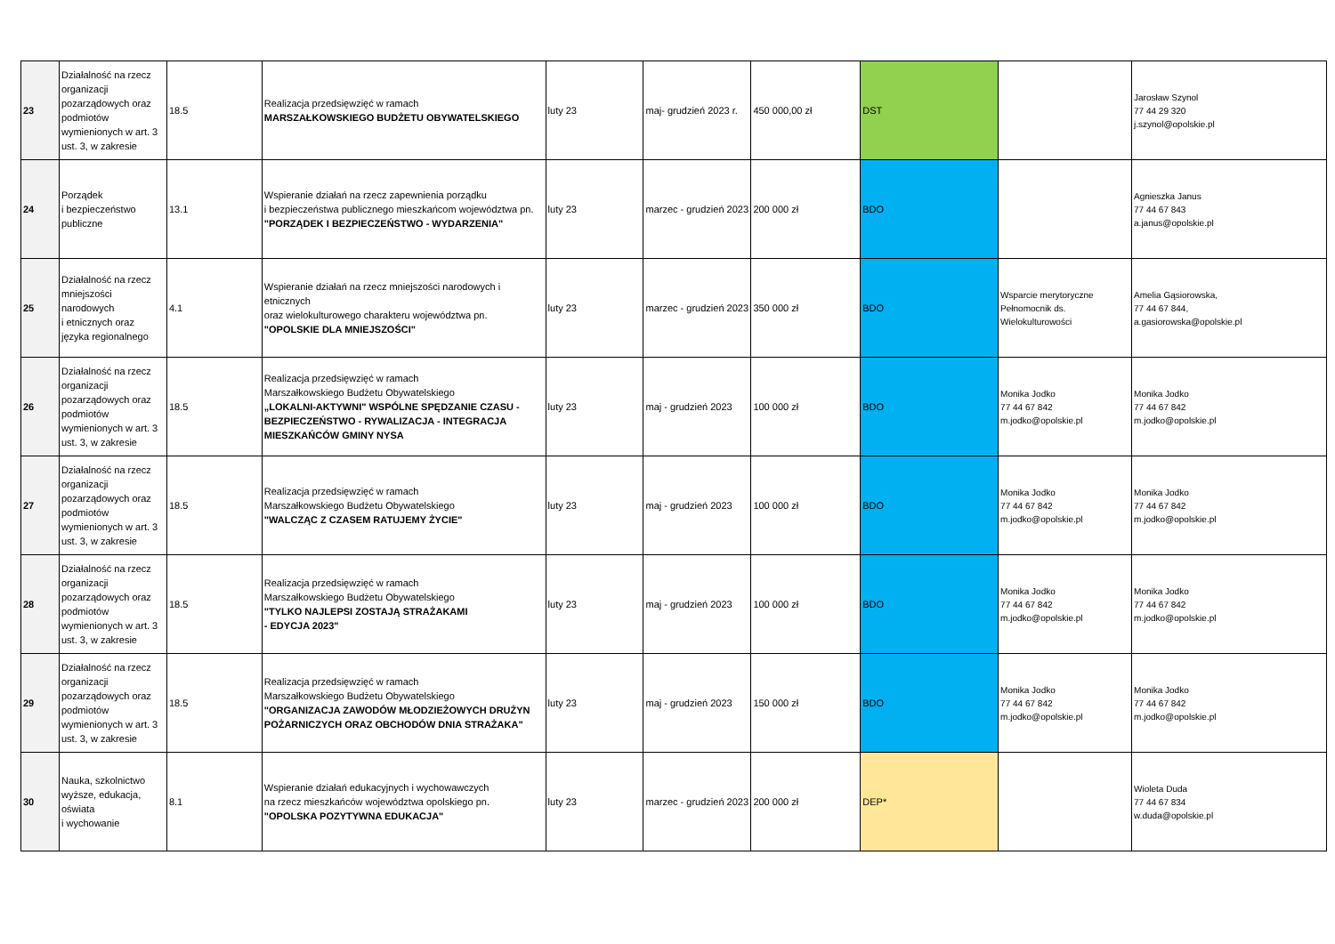| 23 | Działalność na rzecz organizacji pozarządowych oraz podmiotów wymienionych w art. 3 ust. 3, w zakresie | 18.5 | Realizacja przedsięwzięć w ramach MARSZAŁKOWSKIEGO BUDŻETU OBYWATELSKIEGO | luty 23 | maj- grudzień 2023 r. | 450 000,00 zł | DST | | Jarosław Szynol 77 44 29 320 j.szynol@opolskie.pl |
| 24 | Porządek i bezpieczeństwo publiczne | 13.1 | Wspieranie działań na rzecz zapewnienia porządku i bezpieczeństwa publicznego mieszkańcom województwa pn. "PORZĄDEK I BEZPIECZEŃSTWO - WYDARZENIA" | luty 23 | marzec - grudzień 2023 | 200 000 zł | BDO | | Agnieszka Janus 77 44 67 843 a.janus@opolskie.pl |
| 25 | Działalność na rzecz mniejszości narodowych i etnicznych oraz języka regionalnego | 4.1 | Wspieranie działań na rzecz mniejszości narodowych i etnicznych oraz wielokulturowego charakteru województwa pn. "OPOLSKIE DLA MNIEJSZOŚCI" | luty 23 | marzec - grudzień 2023 | 350 000 zł | BDO | Wsparcie merytoryczne Pełnomocnik ds. Wielokulturowości | Amelia Gąsiorowska, 77 44 67 844, a.gasiorowska@opolskie.pl |
| 26 | Działalność na rzecz organizacji pozarządowych oraz podmiotów wymienionych w art. 3 ust. 3, w zakresie | 18.5 | Realizacja przedsięwzięć w ramach Marszałkowskiego Budżetu Obywatelskiego „LOKALNI-AKTYWNI" WSPÓLNE SPĘDZANIE CZASU - BEZPIECZEŃSTWO - RYWALIZACJA - INTEGRACJA MIESZKAŃCÓW GMINY NYSA | luty 23 | maj - grudzień 2023 | 100 000 zł | BDO | Monika Jodko 77 44 67 842 m.jodko@opolskie.pl | Monika Jodko 77 44 67 842 m.jodko@opolskie.pl |
| 27 | Działalność na rzecz organizacji pozarządowych oraz podmiotów wymienionych w art. 3 ust. 3, w zakresie | 18.5 | Realizacja przedsięwzięć w ramach Marszałkowskiego Budżetu Obywatelskiego "WALCZĄC Z CZASEM RATUJEMY ŻYCIE" | luty 23 | maj - grudzień 2023 | 100 000 zł | BDO | Monika Jodko 77 44 67 842 m.jodko@opolskie.pl | Monika Jodko 77 44 67 842 m.jodko@opolskie.pl |
| 28 | Działalność na rzecz organizacji pozarządowych oraz podmiotów wymienionych w art. 3 ust. 3, w zakresie | 18.5 | Realizacja przedsięwzięć w ramach Marszałkowskiego Budżetu Obywatelskiego "TYLKO NAJLEPSI ZOSTAJĄ STRAŻAKAMI - EDYCJA 2023" | luty 23 | maj - grudzień 2023 | 100 000 zł | BDO | Monika Jodko 77 44 67 842 m.jodko@opolskie.pl | Monika Jodko 77 44 67 842 m.jodko@opolskie.pl |
| 29 | Działalność na rzecz organizacji pozarządowych oraz podmiotów wymienionych w art. 3 ust. 3, w zakresie | 18.5 | Realizacja przedsięwzięć w ramach Marszałkowskiego Budżetu Obywatelskiego "ORGANIZACJA ZAWODÓW MŁODZIEŻOWYCH DRUŻYN POŻARNICZYCH ORAZ OBCHODÓW DNIA STRAŻAKA" | luty 23 | maj - grudzień 2023 | 150 000 zł | BDO | Monika Jodko 77 44 67 842 m.jodko@opolskie.pl | Monika Jodko 77 44 67 842 m.jodko@opolskie.pl |
| 30 | Nauka, szkolnictwo wyższe, edukacja, oświata i wychowanie | 8.1 | Wspieranie działań edukacyjnych i wychowawczych na rzecz mieszkańców województwa opolskiego pn. "OPOLSKA POZYTYWNA EDUKACJA" | luty 23 | marzec - grudzień 2023 | 200 000 zł | DEP* | | Wioleta Duda 77 44 67 834 w.duda@opolskie.pl |